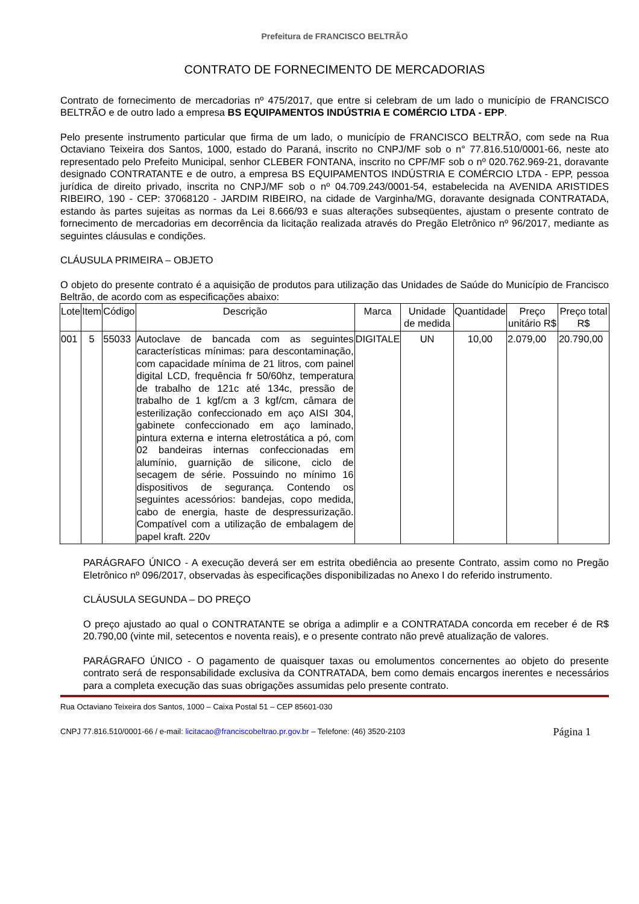Prefeitura de FRANCISCO BELTRÃO
CONTRATO DE FORNECIMENTO DE MERCADORIAS
Contrato de fornecimento de mercadorias nº 475/2017, que entre si celebram de um lado o município de FRANCISCO BELTRÃO e de outro lado a empresa BS EQUIPAMENTOS INDÚSTRIA E COMÉRCIO LTDA - EPP.
Pelo presente instrumento particular que firma de um lado, o município de FRANCISCO BELTRÃO, com sede na Rua Octaviano Teixeira dos Santos, 1000, estado do Paraná, inscrito no CNPJ/MF sob o n° 77.816.510/0001-66, neste ato representado pelo Prefeito Municipal, senhor CLEBER FONTANA, inscrito no CPF/MF sob o nº 020.762.969-21, doravante designado CONTRATANTE e de outro, a empresa BS EQUIPAMENTOS INDÚSTRIA E COMÉRCIO LTDA - EPP, pessoa jurídica de direito privado, inscrita no CNPJ/MF sob o nº 04.709.243/0001-54, estabelecida na AVENIDA ARISTIDES RIBEIRO, 190 - CEP: 37068120 - JARDIM RIBEIRO, na cidade de Varginha/MG, doravante designada CONTRATADA, estando às partes sujeitas as normas da Lei 8.666/93 e suas alterações subseqüentes, ajustam o presente contrato de fornecimento de mercadorias em decorrência da licitação realizada através do Pregão Eletrônico nº 96/2017, mediante as seguintes cláusulas e condições.
CLÁUSULA PRIMEIRA – OBJETO
O objeto do presente contrato é a aquisição de produtos para utilização das Unidades de Saúde do Município de Francisco Beltrão, de acordo com as especificações abaixo:
| Lote | Item | Código | Descrição | Marca | Unidade de medida | Quantidade | Preço unitário R$ | Preço total R$ |
| --- | --- | --- | --- | --- | --- | --- | --- | --- |
| 001 | 5 | 55033 | Autoclave de bancada com as seguintes características mínimas: para descontaminação, com capacidade mínima de 21 litros, com painel digital LCD, frequência fr 50/60hz, temperatura de trabalho de 121c até 134c, pressão de trabalho de 1 kgf/cm a 3 kgf/cm, câmara de esterilização confeccionado em aço AISI 304, gabinete confeccionado em aço laminado, pintura externa e interna eletrostática a pó, com 02 bandeiras internas confeccionadas em alumínio, guarnição de silicone, ciclo de secagem de série. Possuindo no mínimo 16 dispositivos de segurança. Contendo os seguintes acessórios: bandejas, copo medida, cabo de energia, haste de despressurização. Compatível com a utilização de embalagem de papel kraft. 220v | DIGITALE | UN | 10,00 | 2.079,00 | 20.790,00 |
PARÁGRAFO ÚNICO - A execução deverá ser em estrita obediência ao presente Contrato, assim como no Pregão Eletrônico nº 096/2017, observadas às especificações disponibilizadas no Anexo I do referido instrumento.
CLÁUSULA SEGUNDA – DO PREÇO
O preço ajustado ao qual o CONTRATANTE se obriga a adimplir e a CONTRATADA concorda em receber é de R$ 20.790,00 (vinte mil, setecentos e noventa reais), e o presente contrato não prevê atualização de valores.
PARÁGRAFO ÚNICO - O pagamento de quaisquer taxas ou emolumentos concernentes ao objeto do presente contrato será de responsabilidade exclusiva da CONTRATADA, bem como demais encargos inerentes e necessários para a completa execução das suas obrigações assumidas pelo presente contrato.
Rua Octaviano Teixeira dos Santos, 1000 – Caixa Postal 51 – CEP 85601-030
CNPJ 77.816.510/0001-66 / e-mail: licitacao@franciscobeltrao.pr.gov.br – Telefone: (46) 3520-2103 Página 1